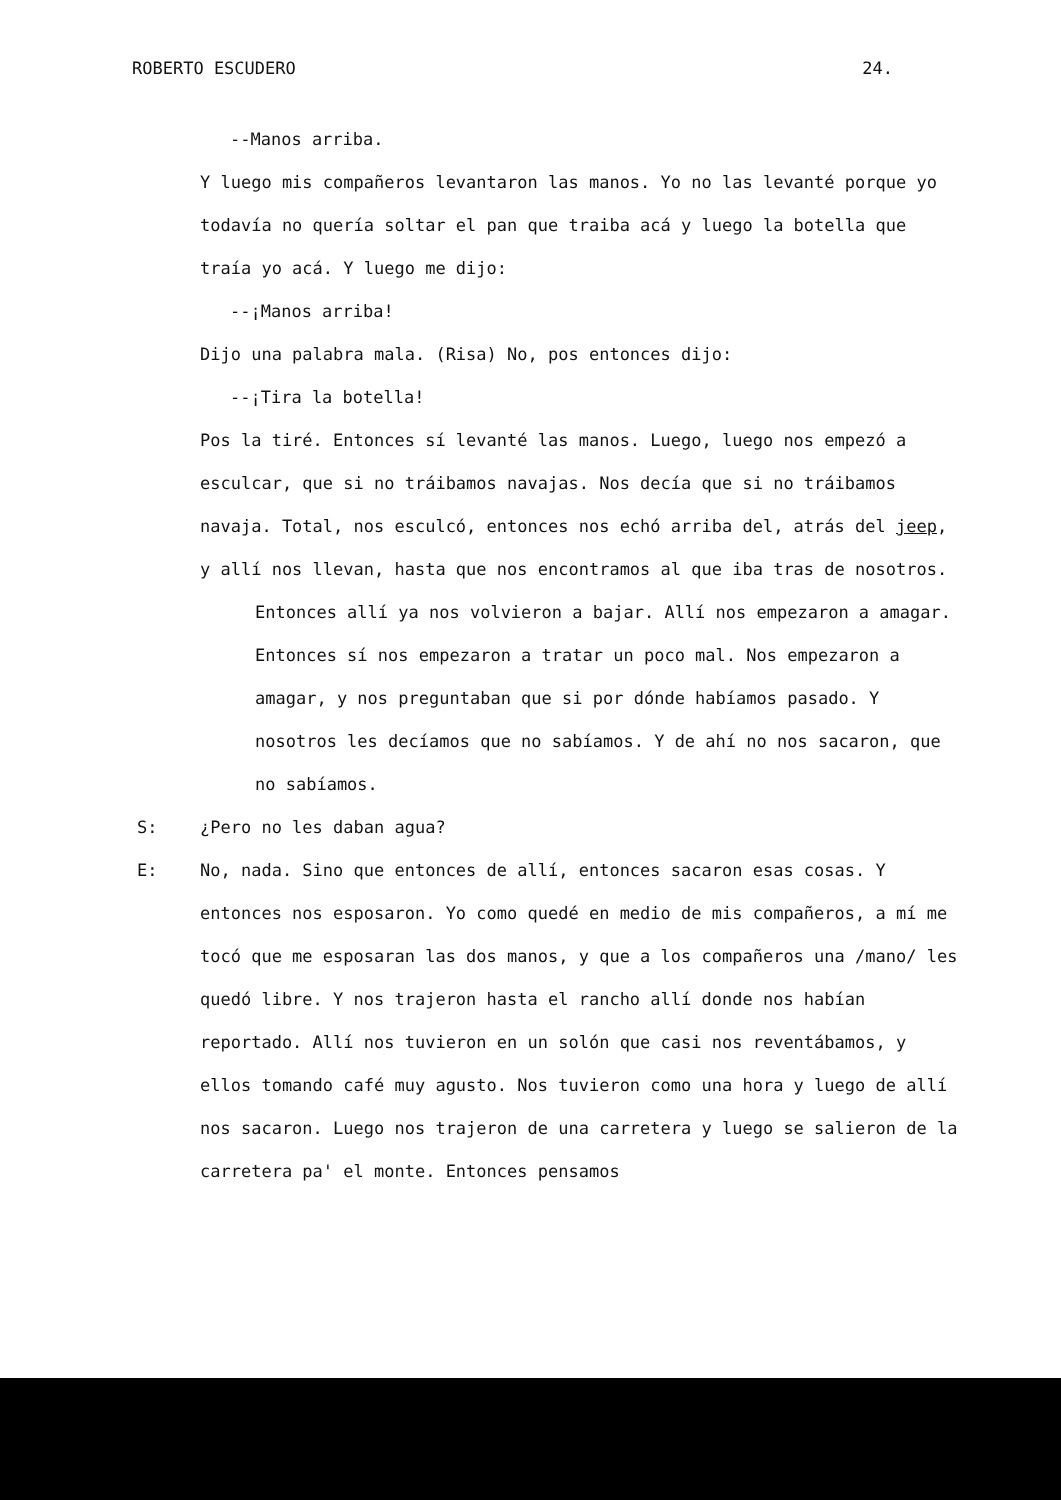ROBERTO ESCUDERO 24.
--Manos arriba.
Y luego mis compañeros levantaron las manos. Yo no las levanté porque yo todavía no quería soltar el pan que traiba acá y luego la botella que traía yo acá. Y luego me dijo:
--¡Manos arriba!
Dijo una palabra mala. (Risa) No, pos entonces dijo:
--¡Tira la botella!
Pos la tiré. Entonces sí levanté las manos. Luego, luego nos empezó a esculcar, que si no tráibamos navajas. Nos decía que si no tráibamos navaja. Total, nos esculcó, entonces nos echó arriba del, atrás del jeep, y allí nos llevan, hasta que nos encontramos al que iba tras de nosotros.
Entonces allí ya nos volvieron a bajar. Allí nos empezaron a amagar. Entonces sí nos empezaron a tratar un poco mal. Nos empezaron a amagar, y nos preguntaban que si por dónde habíamos pasado. Y nosotros les decíamos que no sabíamos. Y de ahí no nos sacaron, que no sabíamos.
S: ¿Pero no les daban agua?
E: No, nada. Sino que entonces de allí, entonces sacaron esas cosas. Y entonces nos esposaron. Yo como quedé en medio de mis compañeros, a mí me tocó que me esposaran las dos manos, y que a los compañeros una /mano/ les quedó libre. Y nos trajeron hasta el rancho allí donde nos habían reportado. Allí nos tuvieron en un solón que casi nos reventábamos, y ellos tomando café muy agusto. Nos tuvieron como una hora y luego de allí nos sacaron. Luego nos trajeron de una carretera y luego se salieron de la carretera pa' el monte. Entonces pensamos